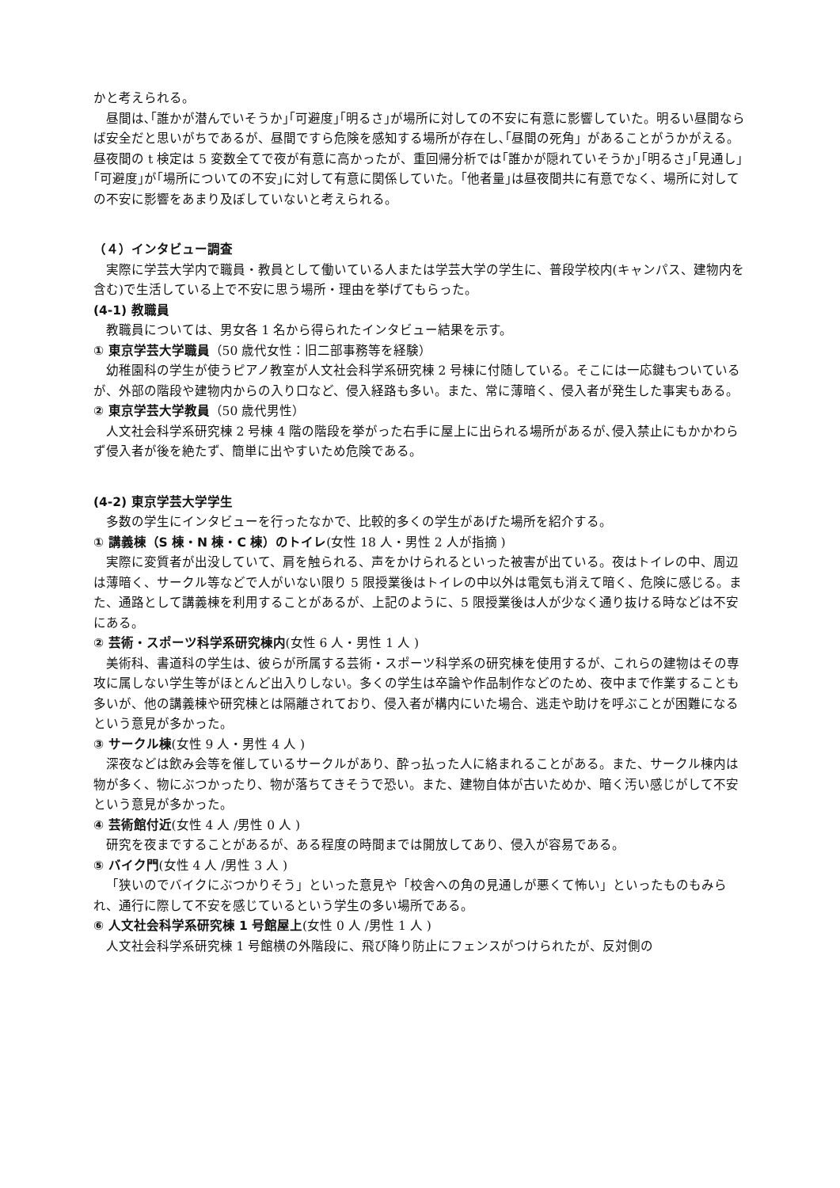かと考えられる。
昼間は､｢誰かが潜んでいそうか｣｢可避度｣｢明るさ｣が場所に対しての不安に有意に影響していた。明るい昼間ならば安全だと思いがちであるが、昼間ですら危険を感知する場所が存在し､｢昼間の死角」があることがうかがえる。昼夜間の t 検定は 5 変数全てで夜が有意に高かったが、重回帰分析では｢誰かが隠れていそうか｣｢明るさ｣｢見通し｣｢可避度｣が｢場所についての不安｣に対して有意に関係していた。｢他者量｣は昼夜間共に有意でなく、場所に対しての不安に影響をあまり及ぼしていないと考えられる。
（４）インタビュー調査
実際に学芸大学内で職員・教員として働いている人または学芸大学の学生に、普段学校内(キャンパス、建物内を含む)で生活している上で不安に思う場所・理由を挙げてもらった。
(4-1) 教職員
教職員については、男女各 1 名から得られたインタビュー結果を示す。
① 東京学芸大学職員（50 歳代女性：旧二部事務等を経験）
幼稚園科の学生が使うピアノ教室が人文社会科学系研究棟 2 号棟に付随している。そこには一応鍵もついているが、外部の階段や建物内からの入り口など、侵入経路も多い。また、常に薄暗く、侵入者が発生した事実もある。
② 東京学芸大学教員（50 歳代男性）
人文社会科学系研究棟 2 号棟 4 階の階段を挙がった右手に屋上に出られる場所があるが､侵入禁止にもかかわらず侵入者が後を絶たず、簡単に出やすいため危険である。
(4-2) 東京学芸大学学生
多数の学生にインタビューを行ったなかで、比較的多くの学生があげた場所を紹介する。
① 講義棟（S 棟・N 棟・C 棟）のトイレ(女性 18 人・男性 2 人が指摘 )
実際に変質者が出没していて、肩を触られる、声をかけられるといった被害が出ている。夜はトイレの中、周辺は薄暗く、サークル等などで人がいない限り 5 限授業後はトイレの中以外は電気も消えて暗く、危険に感じる。また、通路として講義棟を利用することがあるが、上記のように、5 限授業後は人が少なく通り抜ける時などは不安にある。
② 芸術・スポーツ科学系研究棟内(女性 6 人・男性 1 人 )
美術科、書道科の学生は、彼らが所属する芸術・スポーツ科学系の研究棟を使用するが、これらの建物はその専攻に属しない学生等がほとんど出入りしない。多くの学生は卒論や作品制作などのため、夜中まで作業することも多いが、他の講義棟や研究棟とは隔離されており、侵入者が構内にいた場合、逃走や助けを呼ぶことが困難になるという意見が多かった。
③ サークル棟(女性 9 人・男性 4 人 )
深夜などは飲み会等を催しているサークルがあり、酔っ払った人に絡まれることがある。また、サークル棟内は物が多く、物にぶつかったり、物が落ちてきそうで恐い。また、建物自体が古いためか、暗く汚い感じがして不安という意見が多かった。
④ 芸術館付近(女性 4 人 /男性 0 人 )
研究を夜まですることがあるが、ある程度の時間までは開放してあり、侵入が容易である。
⑤ バイク門(女性 4 人 /男性 3 人 )
「狭いのでバイクにぶつかりそう」といった意見や「校舎への角の見通しが悪くて怖い」といったものもみられ、通行に際して不安を感じているという学生の多い場所である。
⑥ 人文社会科学系研究棟 1 号館屋上(女性 0 人 /男性 1 人 )
人文社会科学系研究棟 1 号館横の外階段に、飛び降り防止にフェンスがつけられたが、反対側の